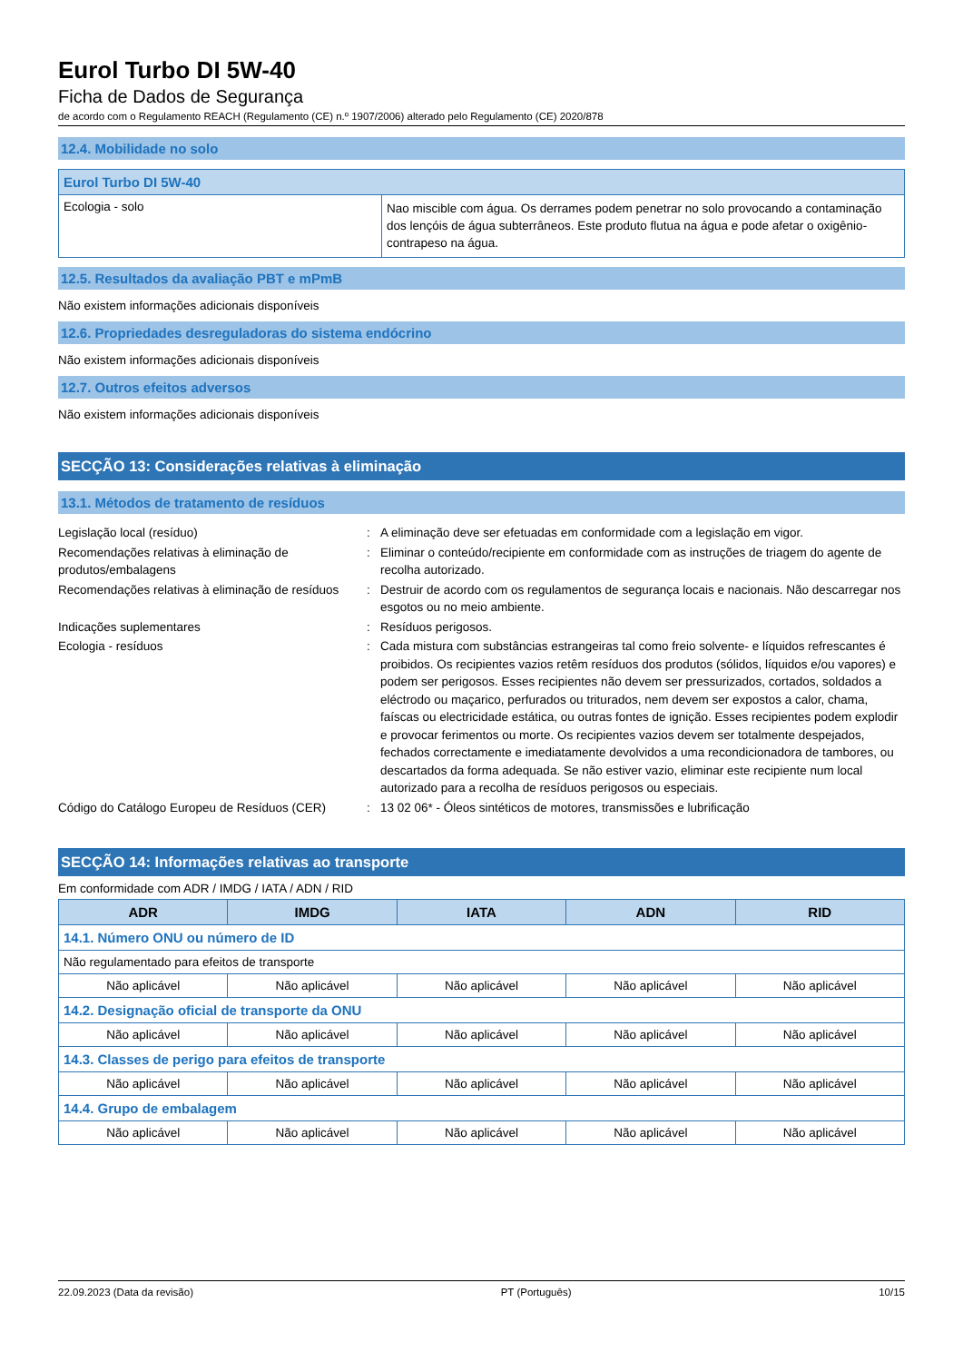Eurol Turbo DI 5W-40
Ficha de Dados de Segurança
de acordo com o Regulamento REACH (Regulamento (CE) n.º 1907/2006) alterado pelo Regulamento (CE) 2020/878
12.4. Mobilidade no solo
| Eurol Turbo DI 5W-40 | |
| Ecologia - solo | Nao miscible com água. Os derrames podem penetrar no solo provocando a contaminação dos lençóis de água subterrâneos. Este produto flutua na água e pode afetar o oxigênio-contrapeso na água. |
12.5. Resultados da avaliação PBT e mPmB
Não existem informações adicionais disponíveis
12.6. Propriedades desreguladoras do sistema endócrino
Não existem informações adicionais disponíveis
12.7. Outros efeitos adversos
Não existem informações adicionais disponíveis
SECÇÃO 13: Considerações relativas à eliminação
13.1. Métodos de tratamento de resíduos
| Legislação local (resíduo) | : | A eliminação deve ser efetuadas em conformidade com a legislação em vigor. |
| Recomendações relativas à eliminação de produtos/embalagens | : | Eliminar o conteúdo/recipiente em conformidade com as instruções de triagem do agente de recolha autorizado. |
| Recomendações relativas à eliminação de resíduos | : | Destruir de acordo com os regulamentos de segurança locais e nacionais. Não descarregar nos esgotos ou no meio ambiente. |
| Indicações suplementares | : | Resíduos perigosos. |
| Ecologia - resíduos | : | Cada mistura com substâncias estrangeiras tal como freio solvente- e líquidos refrescantes é proibidos. Os recipientes vazios retêm resíduos dos produtos (sólidos, líquidos e/ou vapores) e podem ser perigosos. Esses recipientes não devem ser pressurizados, cortados, soldados a eléctrodo ou maçarico, perfurados ou triturados, nem devem ser expostos a calor, chama, faíscas ou electricidade estática, ou outras fontes de ignição. Esses recipientes podem explodir e provocar ferimentos ou morte. Os recipientes vazios devem ser totalmente despejados, fechados correctamente e imediatamente devolvidos a uma recondicionadora de tambores, ou descartados da forma adequada. Se não estiver vazio, eliminar este recipiente num local autorizado para a recolha de resíduos perigosos ou especiais. |
| Código do Catálogo Europeu de Resíduos (CER) | : | 13 02 06* - Óleos sintéticos de motores, transmissões e lubrificação |
SECÇÃO 14: Informações relativas ao transporte
Em conformidade com ADR / IMDG / IATA / ADN / RID
| ADR | IMDG | IATA | ADN | RID |
| --- | --- | --- | --- | --- |
| 14.1. Número ONU ou número de ID | | | | |
| Não regulamentado para efeitos de transporte | | | | |
| Não aplicável | Não aplicável | Não aplicável | Não aplicável | Não aplicável |
| 14.2. Designação oficial de transporte da ONU | | | | |
| Não aplicável | Não aplicável | Não aplicável | Não aplicável | Não aplicável |
| 14.3. Classes de perigo para efeitos de transporte | | | | |
| Não aplicável | Não aplicável | Não aplicável | Não aplicável | Não aplicável |
| 14.4. Grupo de embalagem | | | | |
| Não aplicável | Não aplicável | Não aplicável | Não aplicável | Não aplicável |
22.09.2023 (Data da revisão) PT (Português) 10/15